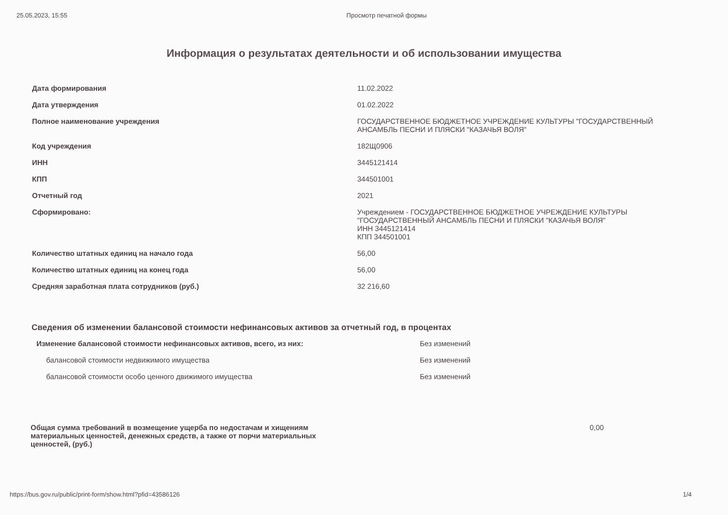25.05.2023, 15:55 Просмотр печатной формы
Информация о результатах деятельности и об использовании имущества
| Дата формирования | 11.02.2022 |
| Дата утверждения | 01.02.2022 |
| Полное наименование учреждения | ГОСУДАРСТВЕННОЕ БЮДЖЕТНОЕ УЧРЕЖДЕНИЕ КУЛЬТУРЫ "ГОСУДАРСТВЕННЫЙ АНСАМБЛЬ ПЕСНИ И ПЛЯСКИ "КАЗАЧЬЯ ВОЛЯ" |
| Код учреждения | 182Щ0906 |
| ИНН | 3445121414 |
| КПП | 344501001 |
| Отчетный год | 2021 |
| Сформировано: | Учреждением - ГОСУДАРСТВЕННОЕ БЮДЖЕТНОЕ УЧРЕЖДЕНИЕ КУЛЬТУРЫ "ГОСУДАРСТВЕННЫЙ АНСАМБЛЬ ПЕСНИ И ПЛЯСКИ "КАЗАЧЬЯ ВОЛЯ" ИНН 3445121414 КПП 344501001 |
| Количество штатных единиц на начало года | 56,00 |
| Количество штатных единиц на конец года | 56,00 |
| Средняя заработная плата сотрудников (руб.) | 32 216,60 |
Сведения об изменении балансовой стоимости нефинансовых активов за отчетный год, в процентах
| Изменение балансовой стоимости нефинансовых активов, всего, из них: | Без изменений |
| балансовой стоимости недвижимого имущества | Без изменений |
| балансовой стоимости особо ценного движимого имущества | Без изменений |
| Общая сумма требований в возмещение ущерба по недостачам и хищениям материальных ценностей, денежных средств, а также от порчи материальных ценностей, (руб.) | 0,00 |
https://bus.gov.ru/public/print-form/show.html?pfid=43586126 1/4